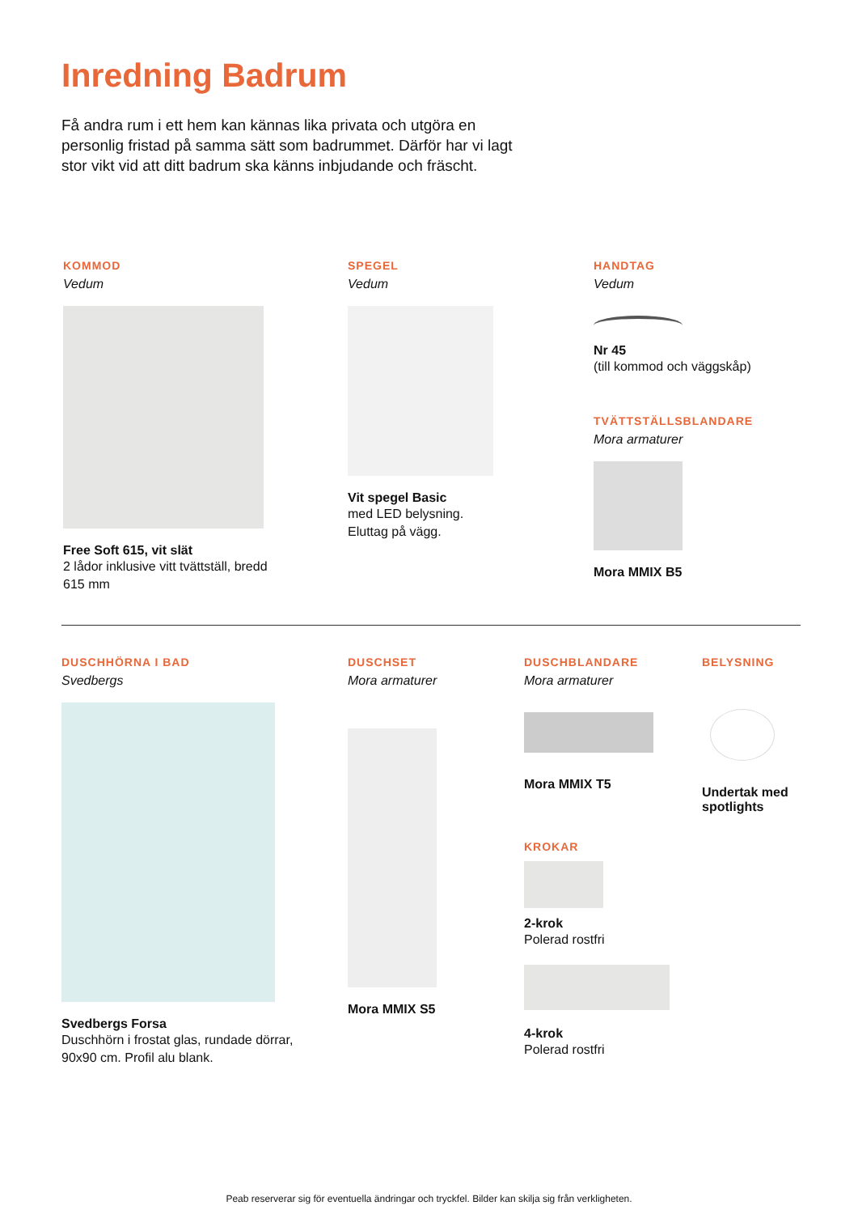Inredning Badrum
Få andra rum i ett hem kan kännas lika privata och utgöra en personlig fristad på samma sätt som badrummet. Därför har vi lagt stor vikt vid att ditt badrum ska känns inbjudande och fräscht.
KOMMOD
Vedum
Free Soft 615, vit slät
2 lådor inklusive vitt tvättställ, bredd 615 mm
SPEGEL
Vedum
Vit spegel Basic
med LED belysning.
Eluttag på vägg.
HANDTAG
Vedum
Nr 45
(till kommod och väggskåp)
TVÄTTSTÄLLSBLANDARE
Mora armaturer
Mora MMIX B5
DUSCHHÖRNA I BAD
Svedbergs
Svedbergs Forsa
Duschhörn i frostat glas, rundade dörrar, 90x90 cm. Profil alu blank.
DUSCHSET
Mora armaturer
Mora MMIX S5
DUSCHBLANDARE
Mora armaturer
Mora MMIX T5
KROKAR
2-krok
Polerad rostfri
4-krok
Polerad rostfri
BELYSNING
Undertak med spotlights
Peab reserverar sig för eventuella ändringar och tryckfel. Bilder kan skilja sig från verkligheten.